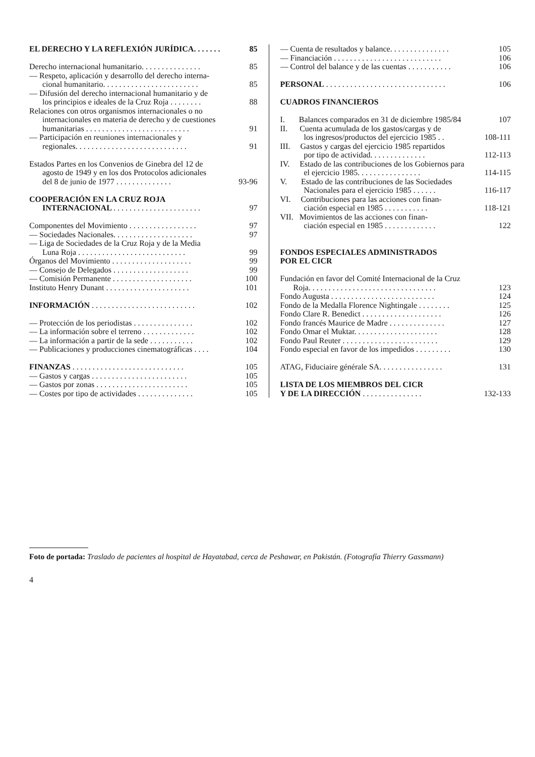EL DERECHO Y LA REFLEXIÓN JURÍDICA. . . . . . . 85
Derecho internacional humanitario. . . . . . . . . . . . . . . 85
— Respeto, aplicación y desarrollo del derecho interna-
cional humanitario. . . . . . . . . . . . . . . . . . . . . . . . 85
— Difusión del derecho internacional humanitario y de
los principios e ideales de la Cruz Roja . . . . . . . . 88
Relaciones con otros organismos internacionales o no
internacionales en materia de derecho y de cuestiones
humanitarias . . . . . . . . . . . . . . . . . . . . . . . . . . 91
— Participación en reuniones internacionales y
regionales. . . . . . . . . . . . . . . . . . . . . . . . . . . . 91
Estados Partes en los Convenios de Ginebra del 12 de
agosto de 1949 y en los dos Protocolos adicionales
del 8 de junio de 1977 . . . . . . . . . . . . . . 93-96
COOPERACIÓN EN LA CRUZ ROJA
INTERNACIONAL . . . . . . . . . . . . . . . . . . . . . . 97
Componentes del Movimiento . . . . . . . . . . . . . . . . . 97
— Sociedades Nacionales. . . . . . . . . . . . . . . . . . . . 97
— Liga de Sociedades de la Cruz Roja y de la Media
Luna Roja . . . . . . . . . . . . . . . . . . . . . . . . . . . 99
Órganos del Movimiento . . . . . . . . . . . . . . . . . . . . 99
— Consejo de Delegados . . . . . . . . . . . . . . . . . . . 99
— Comisión Permanente . . . . . . . . . . . . . . . . . . . . 100
Instituto Henry Dunant . . . . . . . . . . . . . . . . . . . . . 101
INFORMACIÓN . . . . . . . . . . . . . . . . . . . . . . . . . . 102
— Protección de los periodistas . . . . . . . . . . . . . . . 102
— La información sobre el terreno . . . . . . . . . . . . . 102
— La información a partir de la sede . . . . . . . . . . . 102
— Publicaciones y producciones cinematográficas . . . . 104
FINANZAS . . . . . . . . . . . . . . . . . . . . . . . . . . . . 105
— Gastos y cargas . . . . . . . . . . . . . . . . . . . . . . . . 105
— Gastos por zonas . . . . . . . . . . . . . . . . . . . . . . . 105
— Costes por tipo de actividades . . . . . . . . . . . . . . 105
— Cuenta de resultados y balance. . . . . . . . . . . . . . . 105
— Financiación . . . . . . . . . . . . . . . . . . . . . . . . . . . 106
— Control del balance y de las cuentas . . . . . . . . . . . 106
PERSONAL . . . . . . . . . . . . . . . . . . . . . . . . . . . . . . 106
CUADROS FINANCIEROS
I. Balances comparados en 31 de diciembre 1985/84 107
II. Cuenta acumulada de los gastos/cargas y de
los ingresos/productos del ejercicio 1985 . . 108-111
III. Gastos y cargas del ejercicio 1985 repartidos
por tipo de actividad. . . . . . . . . . . . . . 112-113
IV. Estado de las contribuciones de los Gobiernos para
el ejercicio 1985. . . . . . . . . . . . . . . . 114-115
V. Estado de las contribuciones de las Sociedades
Nacionales para el ejercicio 1985 . . . . . . 116-117
VI. Contribuciones para las acciones con finan-
ciación especial en 1985 . . . . . . . . . . . 118-121
VII. Movimientos de las acciones con finan-
ciación especial en 1985 . . . . . . . . . . . . . 122
FONDOS ESPECIALES ADMINISTRADOS
POR EL CICR
Fundación en favor del Comité Internacional de la Cruz
Roja. . . . . . . . . . . . . . . . . . . . . . . . . . . . . . . . 123
Fondo Augusta . . . . . . . . . . . . . . . . . . . . . . . . . . 124
Fondo de la Medalla Florence Nightingale . . . . . . . . 125
Fondo Clare R. Benedict . . . . . . . . . . . . . . . . . . . . 126
Fondo francés Maurice de Madre . . . . . . . . . . . . . . 127
Fondo Omar el Muktar. . . . . . . . . . . . . . . . . . . . . 128
Fondo Paul Reuter . . . . . . . . . . . . . . . . . . . . . . . . 129
Fondo especial en favor de los impedidos . . . . . . . . . 130
ATAG, Fiduciaire générale SA. . . . . . . . . . . . . . . . 131
LISTA DE LOS MIEMBROS DEL CICR
Y DE LA DIRECCIÓN . . . . . . . . . . . . . . . 132-133
Foto de portada: Traslado de pacientes al hospital de Hayatabad, cerca de Peshawar, en Pakistán. (Fotografía Thierry Gassmann)
4